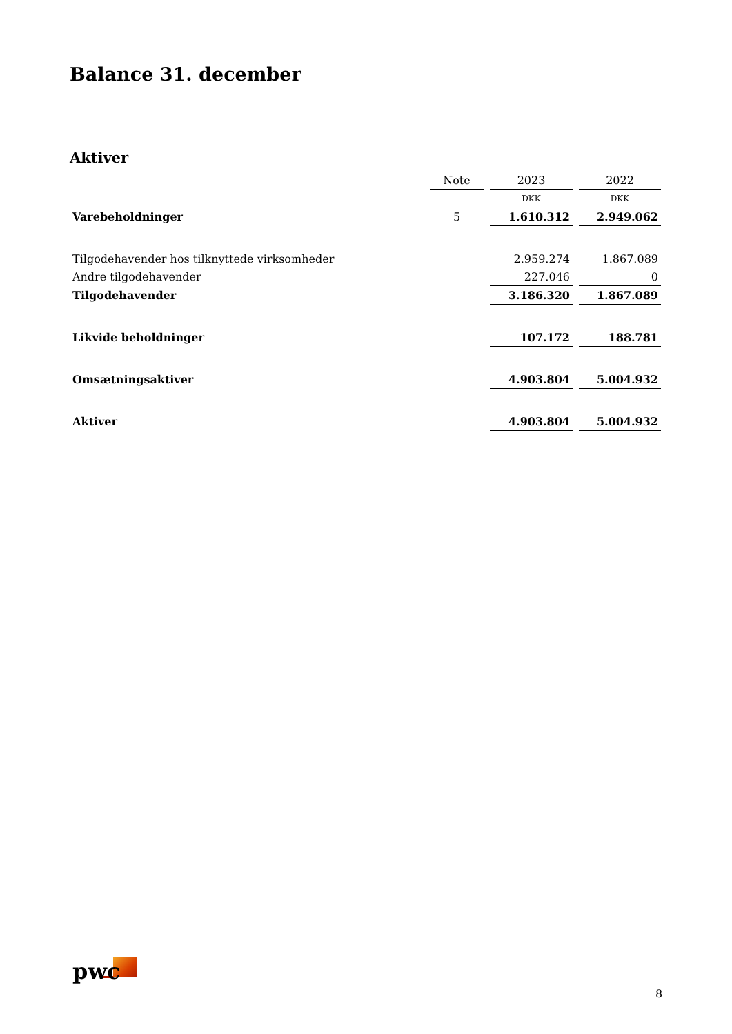Balance 31. december
Aktiver
| | Note | | 2023 | | 2022 |
| --- | --- | --- | --- | --- | --- |
| | | | DKK | | DKK |
| Varebeholdninger | 5 | | 1.610.312 | | 2.949.062 |
| Tilgodehavender hos tilknyttede virksomheder | | | 2.959.274 | | 1.867.089 |
| Andre tilgodehavender | | | 227.046 | | 0 |
| Tilgodehavender | | | 3.186.320 | | 1.867.089 |
| Likvide beholdninger | | | 107.172 | | 188.781 |
| Omsætningsaktiver | | | 4.903.804 | | 5.004.932 |
| Aktiver | | | 4.903.804 | | 5.004.932 |
pwc
8